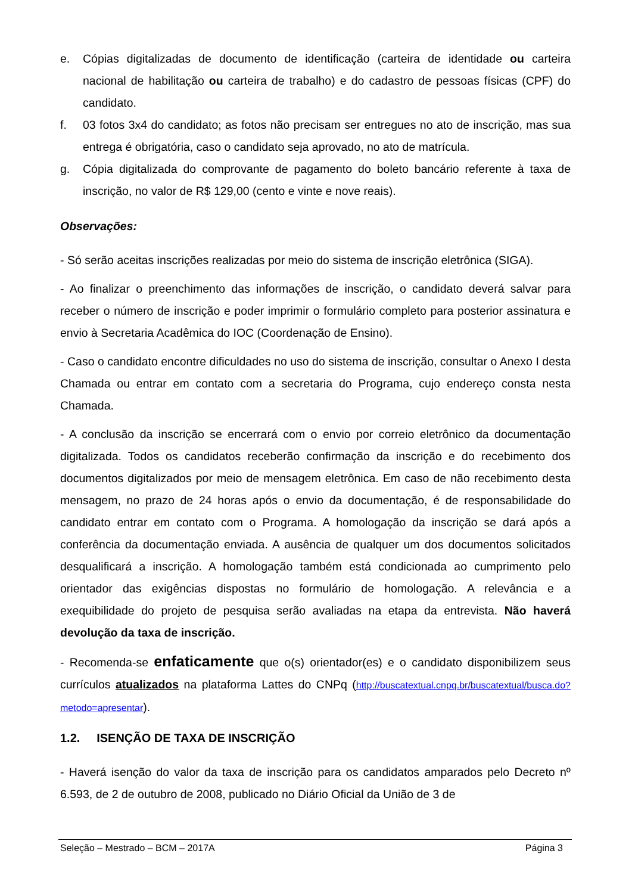e. Cópias digitalizadas de documento de identificação (carteira de identidade ou carteira nacional de habilitação ou carteira de trabalho) e do cadastro de pessoas físicas (CPF) do candidato.
f. 03 fotos 3x4 do candidato; as fotos não precisam ser entregues no ato de inscrição, mas sua entrega é obrigatória, caso o candidato seja aprovado, no ato de matrícula.
g. Cópia digitalizada do comprovante de pagamento do boleto bancário referente à taxa de inscrição, no valor de R$ 129,00 (cento e vinte e nove reais).
Observações:
- Só serão aceitas inscrições realizadas por meio do sistema de inscrição eletrônica (SIGA).
- Ao finalizar o preenchimento das informações de inscrição, o candidato deverá salvar para receber o número de inscrição e poder imprimir o formulário completo para posterior assinatura e envio à Secretaria Acadêmica do IOC (Coordenação de Ensino).
- Caso o candidato encontre dificuldades no uso do sistema de inscrição, consultar o Anexo I desta Chamada ou entrar em contato com a secretaria do Programa, cujo endereço consta nesta Chamada.
- A conclusão da inscrição se encerrará com o envio por correio eletrônico da documentação digitalizada. Todos os candidatos receberão confirmação da inscrição e do recebimento dos documentos digitalizados por meio de mensagem eletrônica. Em caso de não recebimento desta mensagem, no prazo de 24 horas após o envio da documentação, é de responsabilidade do candidato entrar em contato com o Programa. A homologação da inscrição se dará após a conferência da documentação enviada. A ausência de qualquer um dos documentos solicitados desqualificará a inscrição. A homologação também está condicionada ao cumprimento pelo orientador das exigências dispostas no formulário de homologação. A relevância e a exequibilidade do projeto de pesquisa serão avaliadas na etapa da entrevista. Não haverá devolução da taxa de inscrição.
- Recomenda-se enfaticamente que o(s) orientador(es) e o candidato disponibilizem seus currículos atualizados na plataforma Lattes do CNPq (http://buscatextual.cnpq.br/buscatextual/busca.do?metodo=apresentar).
1.2. ISENÇÃO DE TAXA DE INSCRIÇÃO
- Haverá isenção do valor da taxa de inscrição para os candidatos amparados pelo Decreto nº 6.593, de 2 de outubro de 2008, publicado no Diário Oficial da União de 3 de
Seleção – Mestrado – BCM – 2017A Página 3